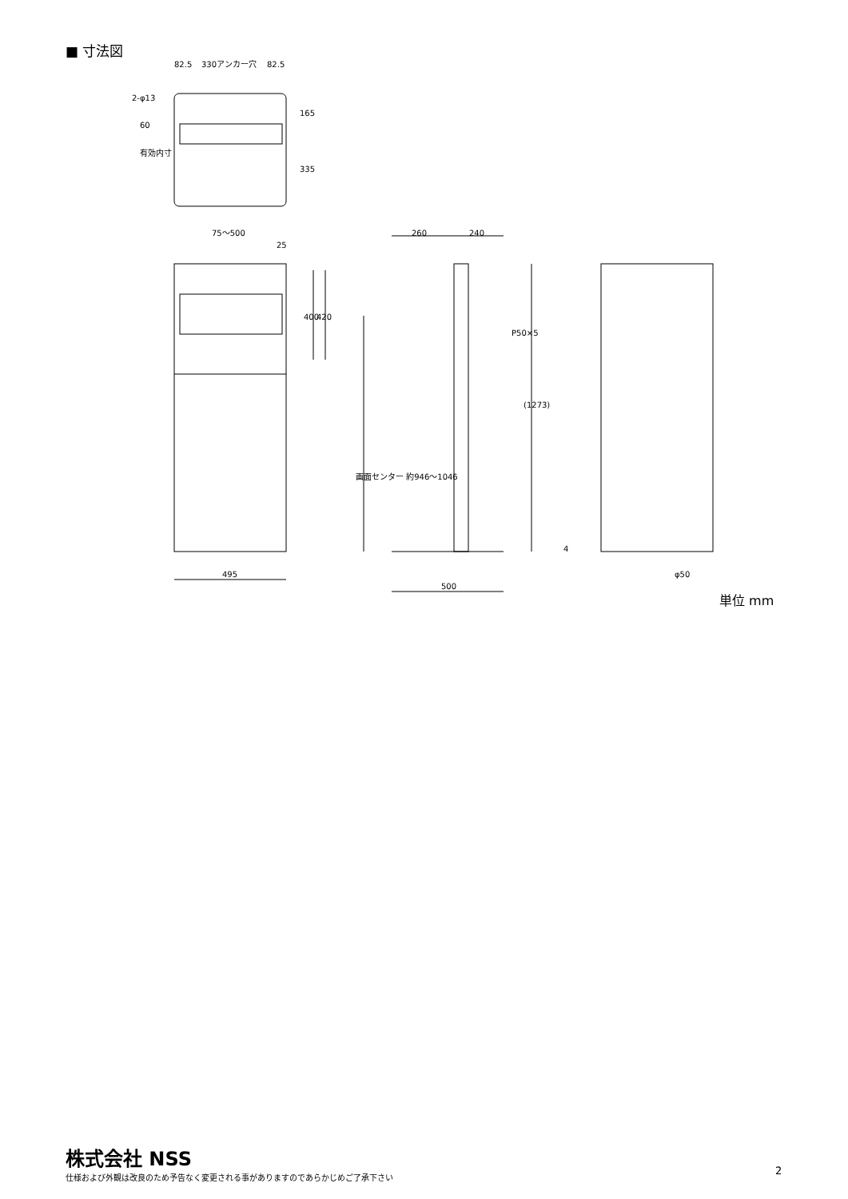■ 寸法図
82.5
330アンカー穴
82.5
2-φ13
75〜500
25
260
240
495
500
φ50
165
335
60
有効内寸
400
420
P50×5
(1273)
画面センター 約946〜1046
4
単位 mm
株式会社 NSS
仕様および外観は改良のため予告なく変更される事がありますのであらかじめご了承下さい
2